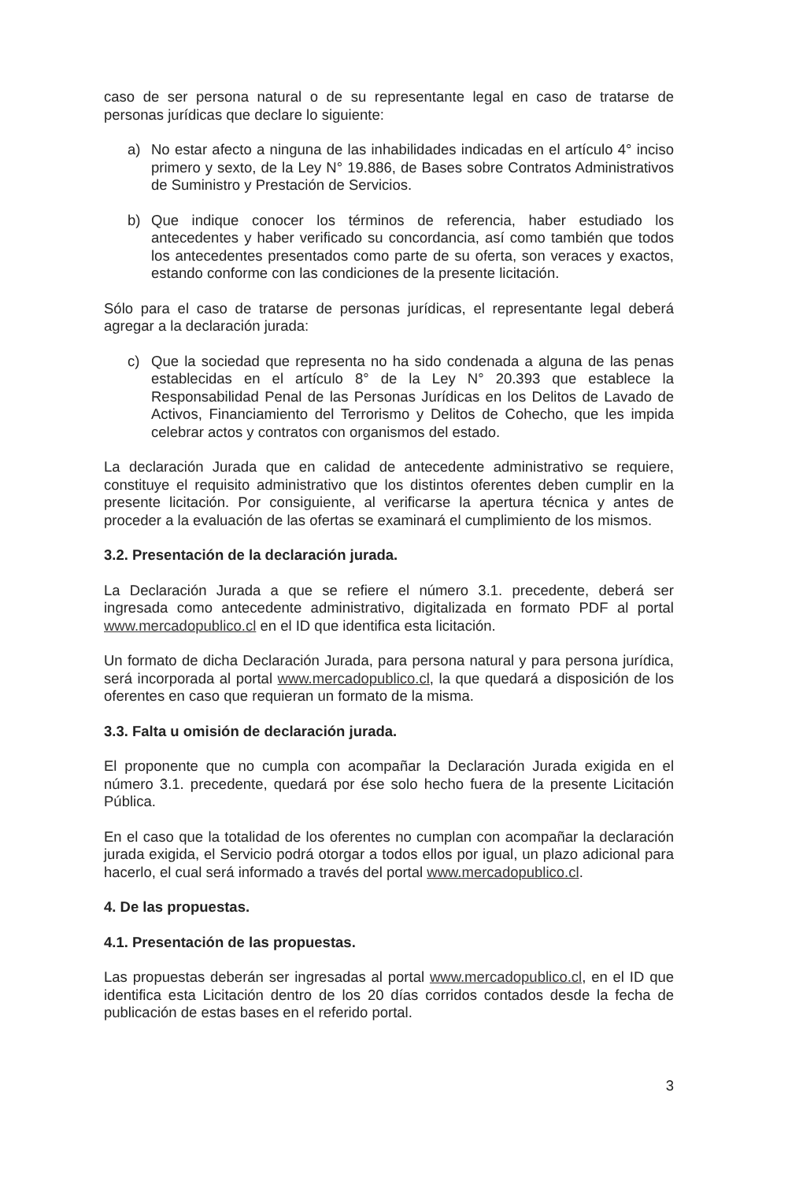caso de ser persona natural o de su representante legal en caso de tratarse de personas jurídicas que declare lo siguiente:
a) No estar afecto a ninguna de las inhabilidades indicadas en el artículo 4° inciso primero y sexto, de la Ley N° 19.886, de Bases sobre Contratos Administrativos de Suministro y Prestación de Servicios.
b) Que indique conocer los términos de referencia, haber estudiado los antecedentes y haber verificado su concordancia, así como también que todos los antecedentes presentados como parte de su oferta, son veraces y exactos, estando conforme con las condiciones de la presente licitación.
Sólo para el caso de tratarse de personas jurídicas, el representante legal deberá agregar a la declaración jurada:
c) Que la sociedad que representa no ha sido condenada a alguna de las penas establecidas en el artículo 8° de la Ley N° 20.393 que establece la Responsabilidad Penal de las Personas Jurídicas en los Delitos de Lavado de Activos, Financiamiento del Terrorismo y Delitos de Cohecho, que les impida celebrar actos y contratos con organismos del estado.
La declaración Jurada que en calidad de antecedente administrativo se requiere, constituye el requisito administrativo que los distintos oferentes deben cumplir en la presente licitación. Por consiguiente, al verificarse la apertura técnica y antes de proceder a la evaluación de las ofertas se examinará el cumplimiento de los mismos.
3.2. Presentación de la declaración jurada.
La Declaración Jurada a que se refiere el número 3.1. precedente, deberá ser ingresada como antecedente administrativo, digitalizada en formato PDF al portal www.mercadopublico.cl en el ID que identifica esta licitación.
Un formato de dicha Declaración Jurada, para persona natural y para persona jurídica, será incorporada al portal www.mercadopublico.cl, la que quedará a disposición de los oferentes en caso que requieran un formato de la misma.
3.3. Falta u omisión de declaración jurada.
El proponente que no cumpla con acompañar la Declaración Jurada exigida en el número 3.1. precedente, quedará por ése solo hecho fuera de la presente Licitación Pública.
En el caso que la totalidad de los oferentes no cumplan con acompañar la declaración jurada exigida, el Servicio podrá otorgar a todos ellos por igual, un plazo adicional para hacerlo, el cual será informado a través del portal www.mercadopublico.cl.
4. De las propuestas.
4.1. Presentación de las propuestas.
Las propuestas deberán ser ingresadas al portal www.mercadopublico.cl, en el ID que identifica esta Licitación dentro de los 20 días corridos contados desde la fecha de publicación de estas bases en el referido portal.
3